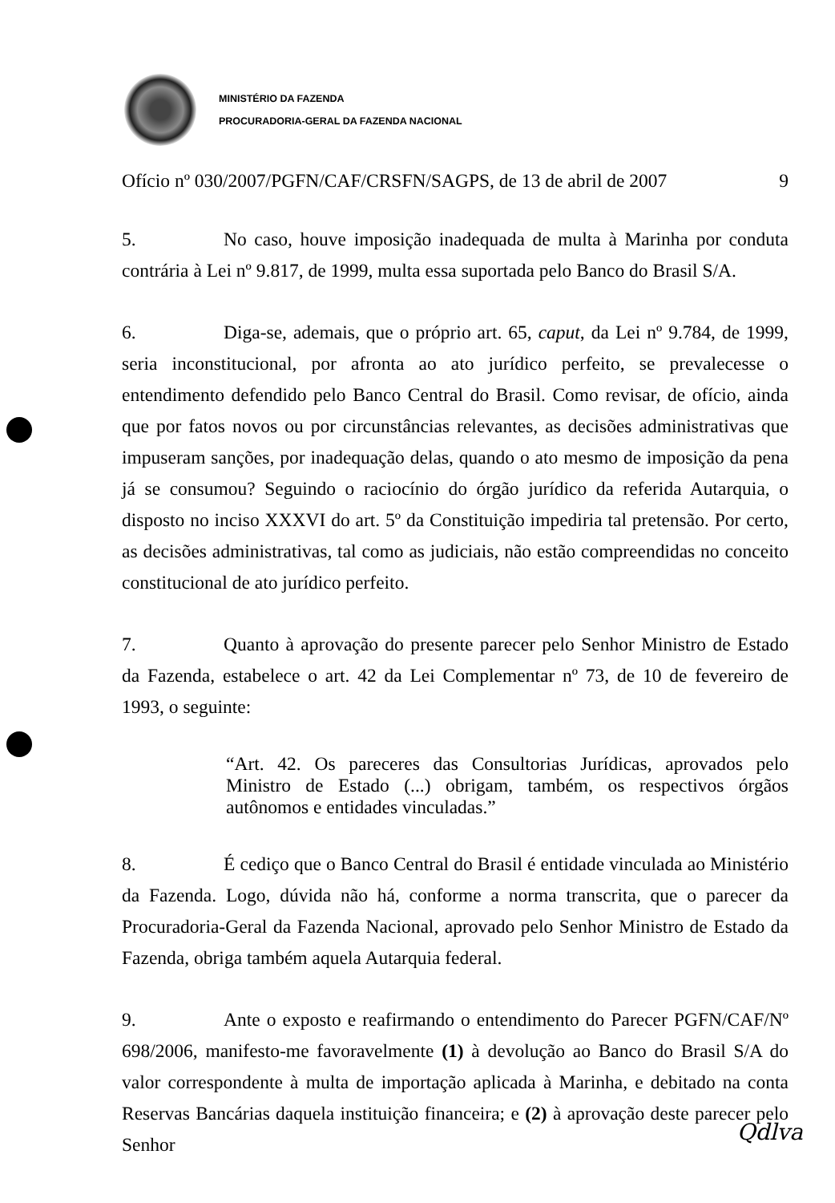MINISTÉRIO DA FAZENDA
PROCURADORIA-GERAL DA FAZENDA NACIONAL
Ofício nº 030/2007/PGFN/CAF/CRSFN/SAGPS, de 13 de abril de 2007 9
5. No caso, houve imposição inadequada de multa à Marinha por conduta contrária à Lei nº 9.817, de 1999, multa essa suportada pelo Banco do Brasil S/A.
6. Diga-se, ademais, que o próprio art. 65, caput, da Lei nº 9.784, de 1999, seria inconstitucional, por afronta ao ato jurídico perfeito, se prevalecesse o entendimento defendido pelo Banco Central do Brasil. Como revisar, de ofício, ainda que por fatos novos ou por circunstâncias relevantes, as decisões administrativas que impuseram sanções, por inadequação delas, quando o ato mesmo de imposição da pena já se consumou? Seguindo o raciocínio do órgão jurídico da referida Autarquia, o disposto no inciso XXXVI do art. 5º da Constituição impediria tal pretensão. Por certo, as decisões administrativas, tal como as judiciais, não estão compreendidas no conceito constitucional de ato jurídico perfeito.
7. Quanto à aprovação do presente parecer pelo Senhor Ministro de Estado da Fazenda, estabelece o art. 42 da Lei Complementar nº 73, de 10 de fevereiro de 1993, o seguinte:
“Art. 42. Os pareceres das Consultorias Jurídicas, aprovados pelo Ministro de Estado (...) obrigam, também, os respectivos órgãos autônomos e entidades vinculadas.”
8. É cediço que o Banco Central do Brasil é entidade vinculada ao Ministério da Fazenda. Logo, dúvida não há, conforme a norma transcrita, que o parecer da Procuradoria-Geral da Fazenda Nacional, aprovado pelo Senhor Ministro de Estado da Fazenda, obriga também aquela Autarquia federal.
9. Ante o exposto e reafirmando o entendimento do Parecer PGFN/CAF/Nº 698/2006, manifesto-me favoravelmente (1) à devolução ao Banco do Brasil S/A do valor correspondente à multa de importação aplicada à Marinha, e debitado na conta Reservas Bancárias daquela instituição financeira; e (2) à aprovação deste parecer pelo Senhor
Qdlva